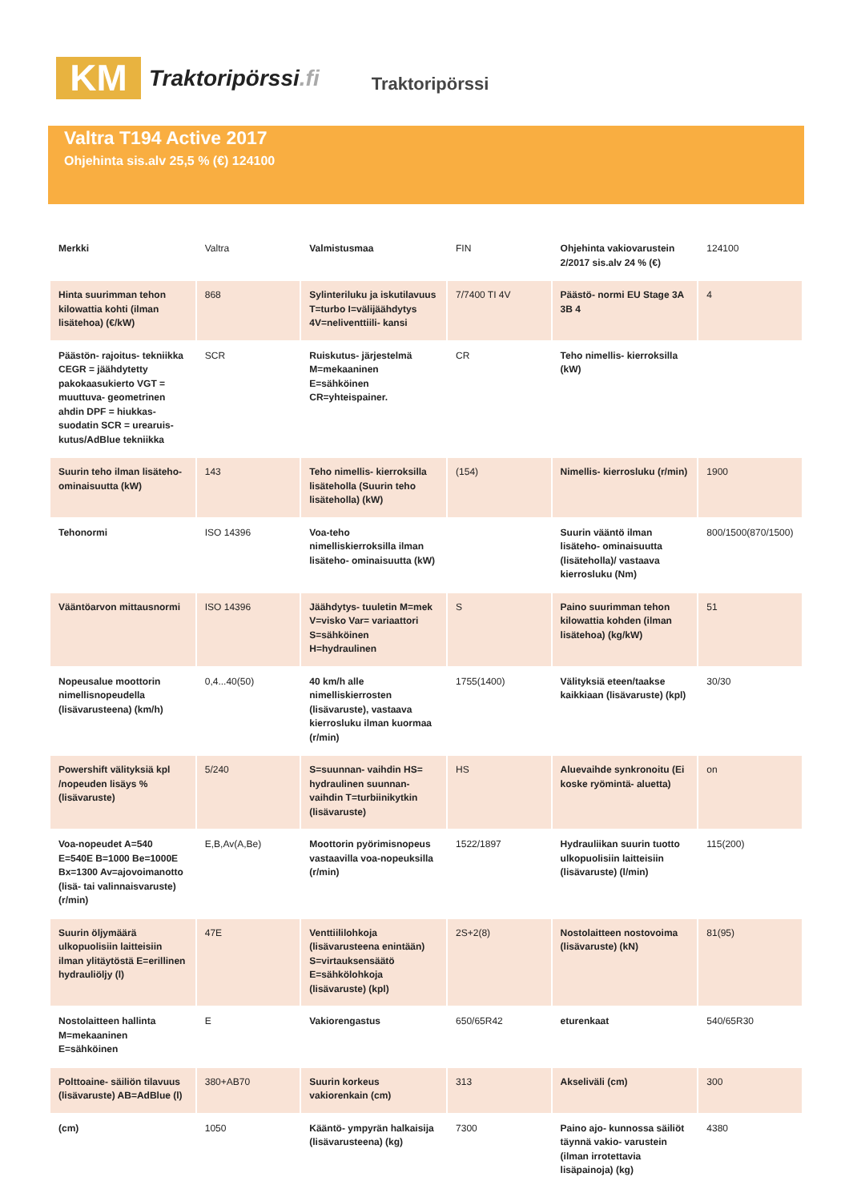KM
Traktoripörssi.fi
Traktoripörssi
Valtra T194 Active 2017
Ohjehinta sis.alv 25,5 % (€) 124100
| Merkki | Valtra | Valmistusmaa | FIN | Ohjehinta vakiovarustein 2/2017 sis.alv 24 % (€) | 124100 |
| Hinta suurimman tehon kilowattia kohti (ilman lisätehoa) (€/kW) | 868 | Sylinteriluku ja iskutilavuus T=turbo I=välijäähdytys 4V=neliventtiili- kansi | 7/7400 TI 4V | Päästö- normi EU Stage 3A 3B 4 | 4 |
| Päästön- rajoitus- tekniikka CEGR = jäähdytetty pakokaasukierto VGT = muuttuva- geometrinen ahdin DPF = hiukkas- suodatin SCR = urearuis- kutus/AdBlue tekniikka | SCR | Ruiskutus- järjestelmä M=mekaaninen E=sähköinen CR=yhteispainer. | CR | Teho nimellis- kierroksilla (kW) | |
| Suurin teho ilman lisäteho- ominaisuutta (kW) | 143 | Teho nimellis- kierroksilla lisäteholla (Suurin teho lisäteholla) (kW) | (154) | Nimellis- kierrosluku (r/min) | 1900 |
| Tehonormi | ISO 14396 | Voa-teho nimelliskierroksilla ilman lisäteho- ominaisuutta (kW) | | Suurin vääntö ilman lisäteho- ominaisuutta (lisäteholla)/ vastaava kierrosluku (Nm) | 800/1500(870/1500) |
| Vääntöarvon mittausnormi | ISO 14396 | Jäähdytys- tuuletin M=mek V=visko Var= variaattori S=sähköinen H=hydraulinen | S | Paino suurimman tehon kilowattia kohden (ilman lisätehoa) (kg/kW) | 51 |
| Nopeusalue moottorin nimellisnopeudella (lisävarusteena) (km/h) | 0,4...40(50) | 40 km/h alle nimelliskierrosten (lisävaruste), vastaava kierrosluku ilman kuormaa (r/min) | 1755(1400) | Välityksiä eteen/taakse kaikkiaan (lisävaruste) (kpl) | 30/30 |
| Powershift välityksiä kpl /nopeuden lisäys % (lisävaruste) | 5/240 | S=suunnan- vaihdin HS= hydraulinen suunnan- vaihdin T=turbiinikytkin (lisävaruste) | HS | Aluevaihde synkronoitu (Ei koske ryömintä- aluetta) | on |
| Voa-nopeudet A=540 E=540E B=1000 Be=1000E Bx=1300 Av=ajovoimanotto (lisä- tai valinnaisvaruste) (r/min) | E,B,Av(A,Be) | Moottorin pyörimisnopeus vastaavilla voa-nopeuksilla (r/min) | 1522/1897 | Hydrauliikan suurin tuotto ulkopuolisiin laitteisiin (lisävaruste) (l/min) | 115(200) |
| Suurin öljymäärä ulkopuolisiin laitteisiin ilman ylitäytöstä E=erillinen hydrauliöljy (l) | 47E | Venttiililohkoja (lisävarusteena enintään) S=virtauksensäätö E=sähkölohkoja (lisävaruste) (kpl) | 2S+2(8) | Nostolaitteen nostovoima (lisävaruste) (kN) | 81(95) |
| Nostolaitteen hallinta M=mekaaninen E=sähköinen | E | Vakiorengastus | 650/65R42 | eturenkaat | 540/65R30 |
| Polttoaine- säiliön tilavuus (lisävaruste) AB=AdBlue (l) | 380+AB70 | Suurin korkeus vakiorenkain (cm) | 313 | Akseliväli (cm) | 300 |
| (cm) | 1050 | Kääntö- ympyrän halkaisija (lisävarusteena) (kg) | 7300 | Paino ajo- kunnossa säiliöt täynnä vakio- varustein (ilman irrotettavia lisäpainoja) (kg) | 4380 |